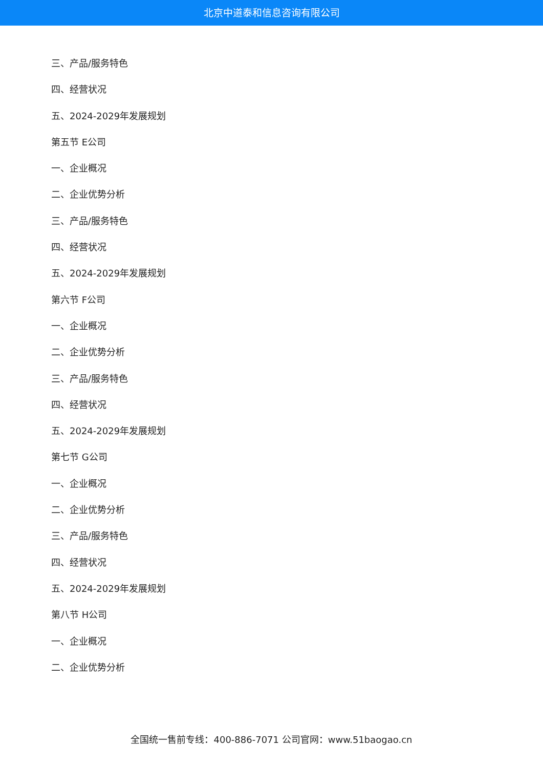北京中道泰和信息咨询有限公司
三、产品/服务特色
四、经营状况
五、2024-2029年发展规划
第五节 E公司
一、企业概况
二、企业优势分析
三、产品/服务特色
四、经营状况
五、2024-2029年发展规划
第六节 F公司
一、企业概况
二、企业优势分析
三、产品/服务特色
四、经营状况
五、2024-2029年发展规划
第七节 G公司
一、企业概况
二、企业优势分析
三、产品/服务特色
四、经营状况
五、2024-2029年发展规划
第八节 H公司
一、企业概况
二、企业优势分析
全国统一售前专线：400-886-7071 公司官网：www.51baogao.cn